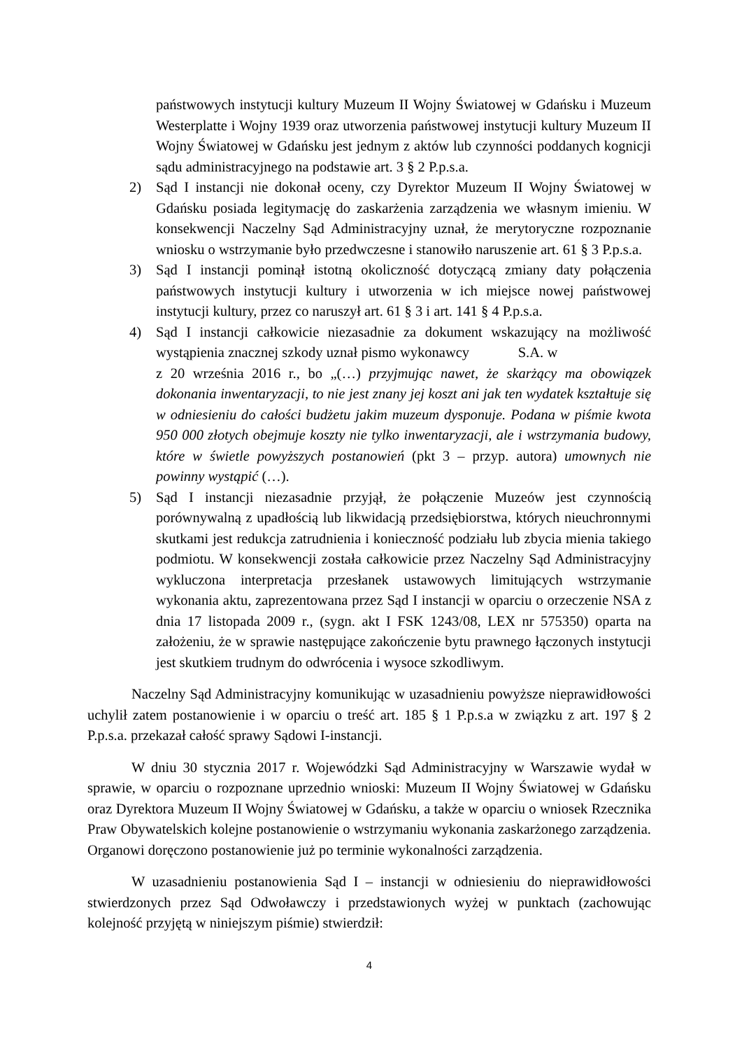państwowych instytucji kultury Muzeum II Wojny Światowej w Gdańsku i Muzeum Westerplatte i Wojny 1939 oraz utworzenia państwowej instytucji kultury Muzeum II Wojny Światowej w Gdańsku jest jednym z aktów lub czynności poddanych kognicji sądu administracyjnego na podstawie art. 3 § 2 P.p.s.a.
2) Sąd I instancji nie dokonał oceny, czy Dyrektor Muzeum II Wojny Światowej w Gdańsku posiada legitymację do zaskarżenia zarządzenia we własnym imieniu. W konsekwencji Naczelny Sąd Administracyjny uznał, że merytoryczne rozpoznanie wniosku o wstrzymanie było przedwczesne i stanowiło naruszenie art. 61 § 3 P.p.s.a.
3) Sąd I instancji pominął istotną okoliczność dotyczącą zmiany daty połączenia państwowych instytucji kultury i utworzenia w ich miejsce nowej państwowej instytucji kultury, przez co naruszył art. 61 § 3 i art. 141 § 4 P.p.s.a.
4) Sąd I instancji całkowicie niezasadnie za dokument wskazujący na możliwość wystąpienia znacznej szkody uznał pismo wykonawcy S.A. w z 20 września 2016 r., bo „(…) przyjmując nawet, że skarżący ma obowiązek dokonania inwentaryzacji, to nie jest znany jej koszt ani jak ten wydatek kształtuje się w odniesieniu do całości budżetu jakim muzeum dysponuje. Podana w piśmie kwota 950 000 złotych obejmuje koszty nie tylko inwentaryzacji, ale i wstrzymania budowy, które w świetle powyższych postanowień (pkt 3 – przyp. autora) umownych nie powinny wystąpić (…).
5) Sąd I instancji niezasadnie przyjął, że połączenie Muzeów jest czynnością porównywalną z upadłością lub likwidacją przedsiębiorstwa, których nieuchronnymi skutkami jest redukcja zatrudnienia i konieczność podziału lub zbycia mienia takiego podmiotu. W konsekwencji została całkowicie przez Naczelny Sąd Administracyjny wykluczona interpretacja przesłanek ustawowych limitujących wstrzymanie wykonania aktu, zaprezentowana przez Sąd I instancji w oparciu o orzeczenie NSA z dnia 17 listopada 2009 r., (sygn. akt I FSK 1243/08, LEX nr 575350) oparta na założeniu, że w sprawie następujące zakończenie bytu prawnego łączonych instytucji jest skutkiem trudnym do odwrócenia i wysoce szkodliwym.
Naczelny Sąd Administracyjny komunikując w uzasadnieniu powyższe nieprawidłowości uchylił zatem postanowienie i w oparciu o treść art. 185 § 1 P.p.s.a w związku z art. 197 § 2 P.p.s.a. przekazał całość sprawy Sądowi I-instancji.
W dniu 30 stycznia 2017 r. Wojewódzki Sąd Administracyjny w Warszawie wydał w sprawie, w oparciu o rozpoznane uprzednio wnioski: Muzeum II Wojny Światowej w Gdańsku oraz Dyrektora Muzeum II Wojny Światowej w Gdańsku, a także w oparciu o wniosek Rzecznika Praw Obywatelskich kolejne postanowienie o wstrzymaniu wykonania zaskarżonego zarządzenia. Organowi doręczono postanowienie już po terminie wykonalności zarządzenia.
W uzasadnieniu postanowienia Sąd I – instancji w odniesieniu do nieprawidłowości stwierdzonych przez Sąd Odwoławczy i przedstawionych wyżej w punktach (zachowując kolejność przyjętą w niniejszym piśmie) stwierdził:
4